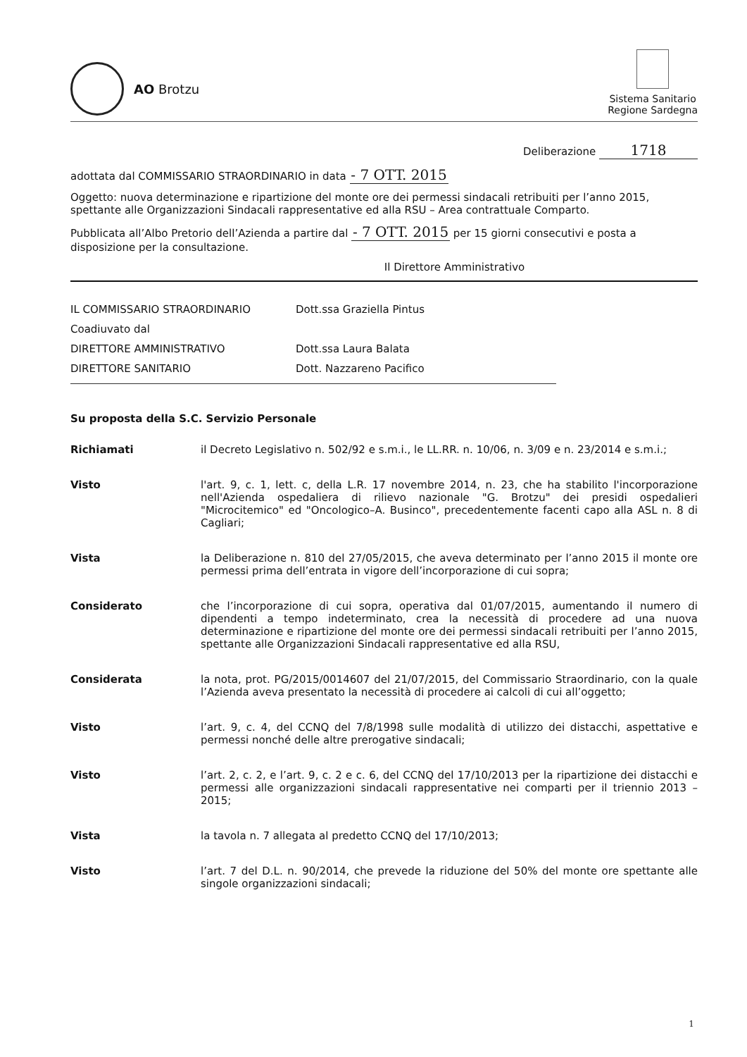AO Brotzu
Sistema Sanitario
Regione Sardegna
Deliberazione 1718
adottata dal COMMISSARIO STRAORDINARIO in data - 7 OTT. 2015
Oggetto: nuova determinazione e ripartizione del monte ore dei permessi sindacali retribuiti per l’anno 2015, spettante alle Organizzazioni Sindacali rappresentative ed alla RSU – Area contrattuale Comparto.
Pubblicata all’Albo Pretorio dell’Azienda a partire dal - 7 OTT. 2015 per 15 giorni consecutivi e posta a disposizione per la consultazione.
Il Direttore Amministrativo
IL COMMISSARIO STRAORDINARIO Dott.ssa Graziella Pintus
Coadiuvato dal
DIRETTORE AMMINISTRATIVO Dott.ssa Laura Balata
DIRETTORE SANITARIO Dott. Nazzareno Pacifico
Su proposta della S.C. Servizio Personale
Richiamati il Decreto Legislativo n. 502/92 e s.m.i., le LL.RR. n. 10/06, n. 3/09 e n. 23/2014 e s.m.i.;
Visto l'art. 9, c. 1, lett. c, della L.R. 17 novembre 2014, n. 23, che ha stabilito l'incorporazione nell'Azienda ospedaliera di rilievo nazionale "G. Brotzu" dei presidi ospedalieri "Microcitemico" ed "Oncologico–A. Businco", precedentemente facenti capo alla ASL n. 8 di Cagliari;
Vista la Deliberazione n. 810 del 27/05/2015, che aveva determinato per l’anno 2015 il monte ore permessi prima dell’entrata in vigore dell’incorporazione di cui sopra;
Considerato che l’incorporazione di cui sopra, operativa dal 01/07/2015, aumentando il numero di dipendenti a tempo indeterminato, crea la necessità di procedere ad una nuova determinazione e ripartizione del monte ore dei permessi sindacali retribuiti per l’anno 2015, spettante alle Organizzazioni Sindacali rappresentative ed alla RSU,
Considerata la nota, prot. PG/2015/0014607 del 21/07/2015, del Commissario Straordinario, con la quale l’Azienda aveva presentato la necessità di procedere ai calcoli di cui all’oggetto;
Visto l’art. 9, c. 4, del CCNQ del 7/8/1998 sulle modalità di utilizzo dei distacchi, aspettative e permessi nonché delle altre prerogative sindacali;
Visto l’art. 2, c. 2, e l’art. 9, c. 2 e c. 6, del CCNQ del 17/10/2013 per la ripartizione dei distacchi e permessi alle organizzazioni sindacali rappresentative nei comparti per il triennio 2013 – 2015;
Vista la tavola n. 7 allegata al predetto CCNQ del 17/10/2013;
Visto l’art. 7 del D.L. n. 90/2014, che prevede la riduzione del 50% del monte ore spettante alle singole organizzazioni sindacali;
1